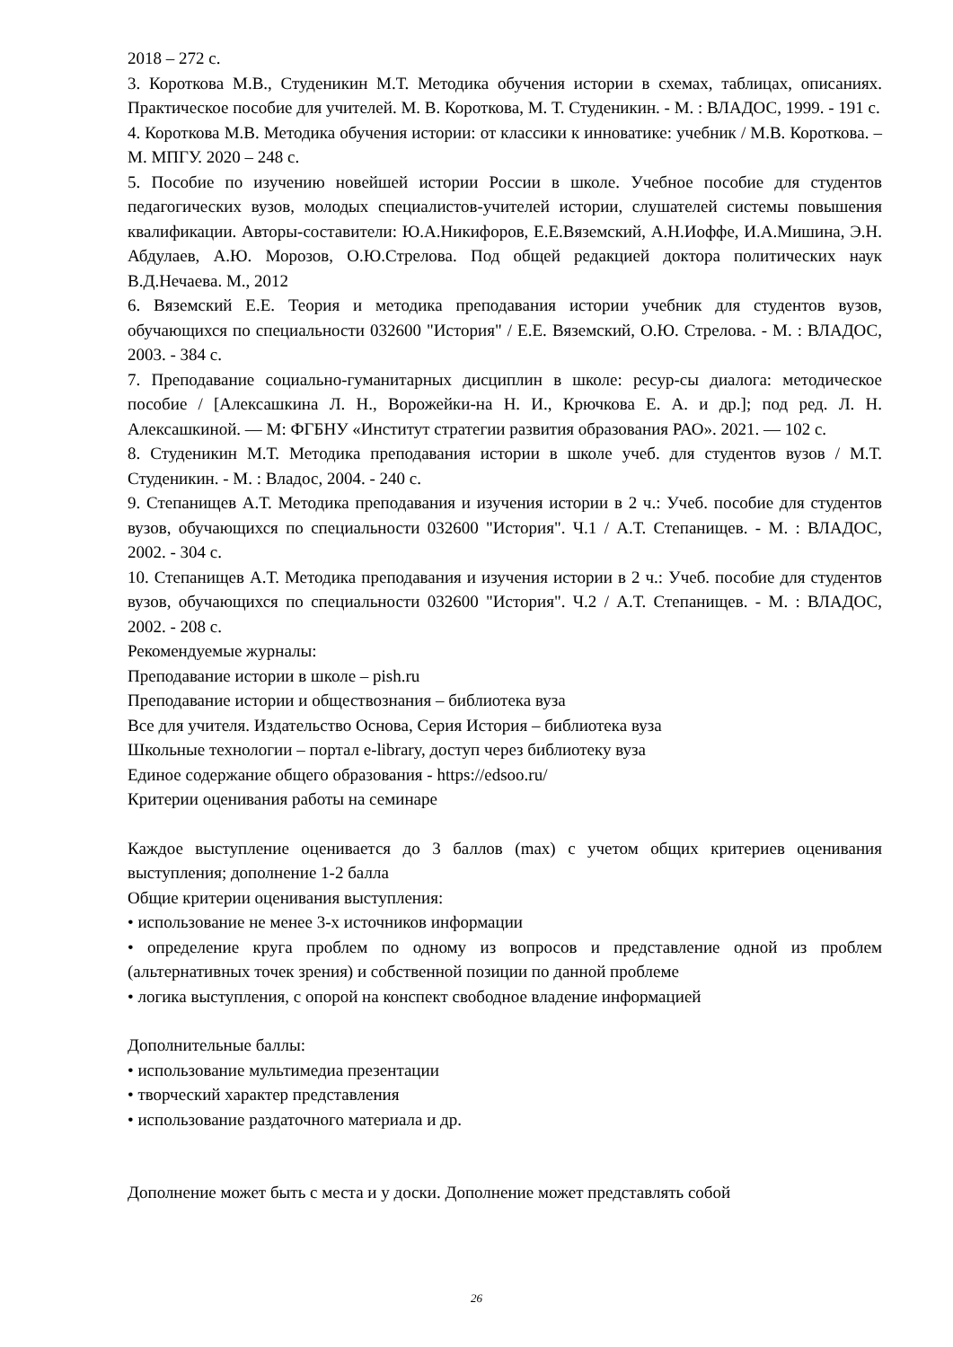2018 – 272 с.
3. Короткова М.В., Студеникин М.Т. Методика обучения истории в схемах, таблицах, описаниях. Практическое пособие для учителей. М. В. Короткова, М. Т. Студеникин. - М. : ВЛАДОС, 1999. - 191 с.
4. Короткова М.В. Методика обучения истории: от классики к инноватике: учебник / М.В. Короткова. – М. МПГУ. 2020 – 248 с.
5. Пособие по изучению новейшей истории России в школе. Учебное пособие для студентов педагогических вузов, молодых специалистов-учителей истории, слушателей системы повышения квалификации. Авторы-составители: Ю.А.Никифоров, Е.Е.Вяземский, А.Н.Иоффе, И.А.Мишина, Э.Н. Абдулаев, А.Ю. Морозов, О.Ю.Стрелова. Под общей редакцией доктора политических наук В.Д.Нечаева. М., 2012
6. Вяземский Е.Е. Теория и методика преподавания истории учебник для студентов вузов, обучающихся по специальности 032600 "История" / Е.Е. Вяземский, О.Ю. Стрелова. - М. : ВЛАДОС, 2003. - 384 с.
7. Преподавание социально-гуманитарных дисциплин в школе: ресур-сы диалога: методическое пособие / [Алексашкина Л. Н., Ворожейки-на Н. И., Крючкова Е. А. и др.]; под ред. Л. Н. Алексашкиной. — М: ФГБНУ «Институт стратегии развития образования РАО». 2021. — 102 с.
8. Студеникин М.Т. Методика преподавания истории в школе учеб. для студентов вузов / М.Т. Студеникин. - М. : Владос, 2004. - 240 с.
9. Степанищев А.Т. Методика преподавания и изучения истории в 2 ч.: Учеб. пособие для студентов вузов, обучающихся по специальности 032600 "История". Ч.1 / А.Т. Степанищев. - М. : ВЛАДОС, 2002. - 304 с.
10. Степанищев А.Т. Методика преподавания и изучения истории в 2 ч.: Учеб. пособие для студентов вузов, обучающихся по специальности 032600 "История". Ч.2 / А.Т. Степанищев. - М. : ВЛАДОС, 2002. - 208 с.
Рекомендуемые журналы:
Преподавание истории в школе – pish.ru
Преподавание истории и обществознания – библиотека вуза
Все для учителя. Издательство Основа, Серия История – библиотека вуза
Школьные технологии – портал e-library, доступ через библиотеку вуза
Единое содержание общего образования - https://edsoo.ru/
Критерии оценивания работы на семинаре
Каждое выступление оценивается до 3 баллов (max) с учетом общих критериев оценивания выступления; дополнение 1-2 балла
Общие критерии оценивания выступления:
• использование не менее 3-х источников информации
• определение круга проблем по одному из вопросов и представление одной из проблем (альтернативных точек зрения) и собственной позиции по данной проблеме
• логика выступления, с опорой на конспект свободное владение информацией
Дополнительные баллы:
• использование мультимедиа презентации
• творческий характер представления
• использование раздаточного материала и др.
Дополнение может быть с места и у доски. Дополнение может представлять собой
26